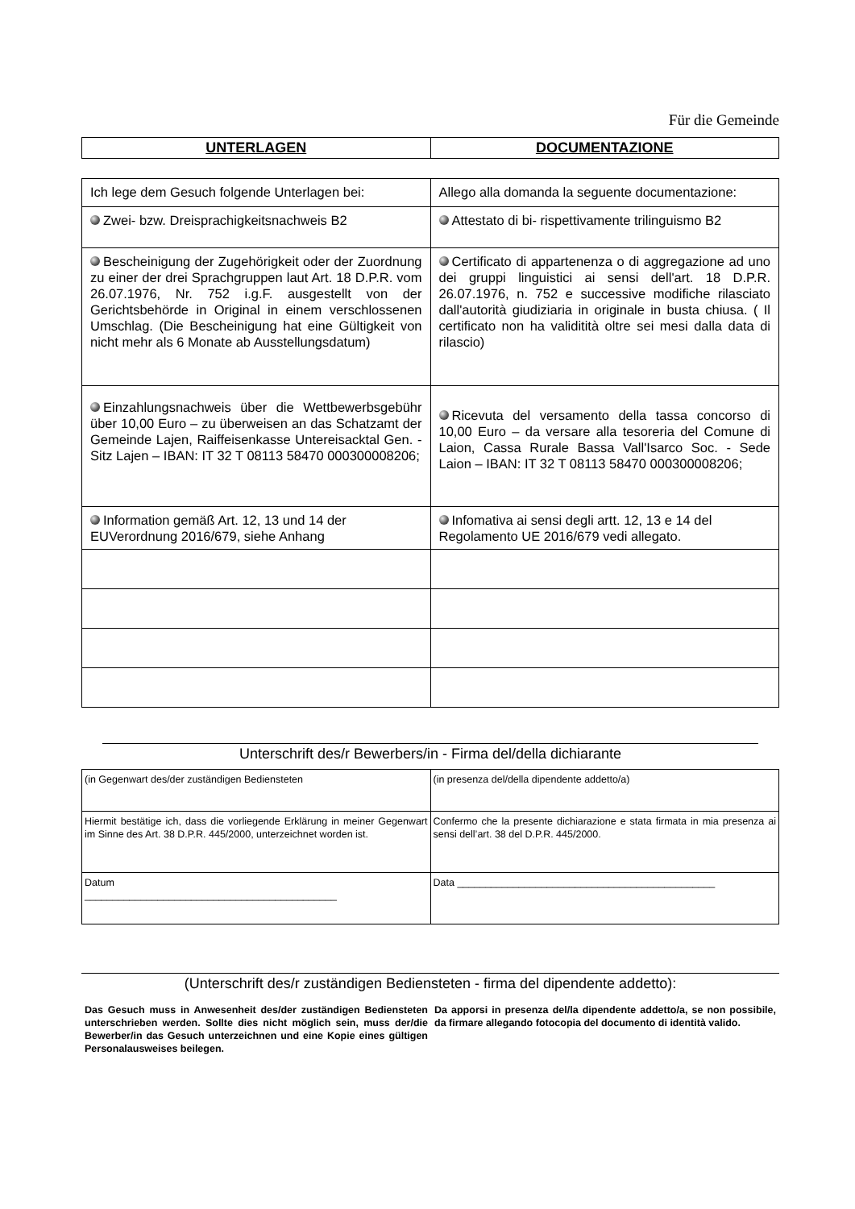Für die Gemeinde
| UNTERLAGEN | DOCUMENTAZIONE |
| Ich lege dem Gesuch folgende Unterlagen bei: | Allego alla domanda la seguente documentazione: |
| Zwei- bzw. Dreisprachigkeitsnachweis B2 | Attestato di bi- rispettivamente trilinguismo B2 |
| Bescheinigung der Zugehörigkeit oder der Zuordnung zu einer der drei Sprachgruppen laut Art. 18 D.P.R. vom 26.07.1976, Nr. 752 i.g.F. ausgestellt von der Gerichtsbehörde in Original in einem verschlossenen Umschlag. (Die Bescheinigung hat eine Gültigkeit von nicht mehr als 6 Monate ab Ausstellungsdatum) | Certificato di appartenenza o di aggregazione ad uno dei gruppi linguistici ai sensi dell'art. 18 D.P.R. 26.07.1976, n. 752 e successive modifiche rilasciato dall'autorità giudiziaria in originale in busta chiusa. ( Il certificato non ha validitità oltre sei mesi dalla data di rilascio) |
| Einzahlungsnachweis über die Wettbewerbsgebühr über 10,00 Euro – zu überweisen an das Schatzamt der Gemeinde Lajen, Raiffeisenkasse Untereisacktal Gen. - Sitz Lajen – IBAN: IT 32 T 08113 58470 000300008206; | Ricevuta del versamento della tassa concorso di 10,00 Euro – da versare alla tesoreria del Comune di Laion, Cassa Rurale Bassa Vall'Isarco Soc. - Sede Laion – IBAN: IT 32 T 08113 58470 000300008206; |
| Information gemäß Art. 12, 13 und 14 der EUVerordnung 2016/679, siehe Anhang | Infomativa ai sensi degli artt. 12, 13 e 14 del Regolamento UE 2016/679 vedi allegato. |
Unterschrift des/r Bewerbers/in - Firma del/della dichiarante
| (in Gegenwart des/der zuständigen Bediensteten | (in presenza del/della dipendente addetto/a) |
| Hiermit bestätige ich, dass die vorliegende Erklärung in meiner Gegenwart im Sinne des Art. 38 D.P.R. 445/2000, unterzeichnet worden ist. | Confermo che la presente dichiarazione e stata firmata in mia presenza ai sensi dell’art. 38 del D.P.R. 445/2000. |
| Datum _____________________________________________ | Data ______________________________________________ |
(Unterschrift des/r zuständigen Bediensteten - firma del dipendente addetto):
Das Gesuch muss in Anwesenheit des/der zuständigen Bediensteten unterschrieben werden. Sollte dies nicht möglich sein, muss der/die Bewerber/in das Gesuch unterzeichnen und eine Kopie eines gültigen Personalausweises beilegen.
Da apporsi in presenza del/la dipendente addetto/a, se non possibile, da firmare allegando fotocopia del documento di identità valido.